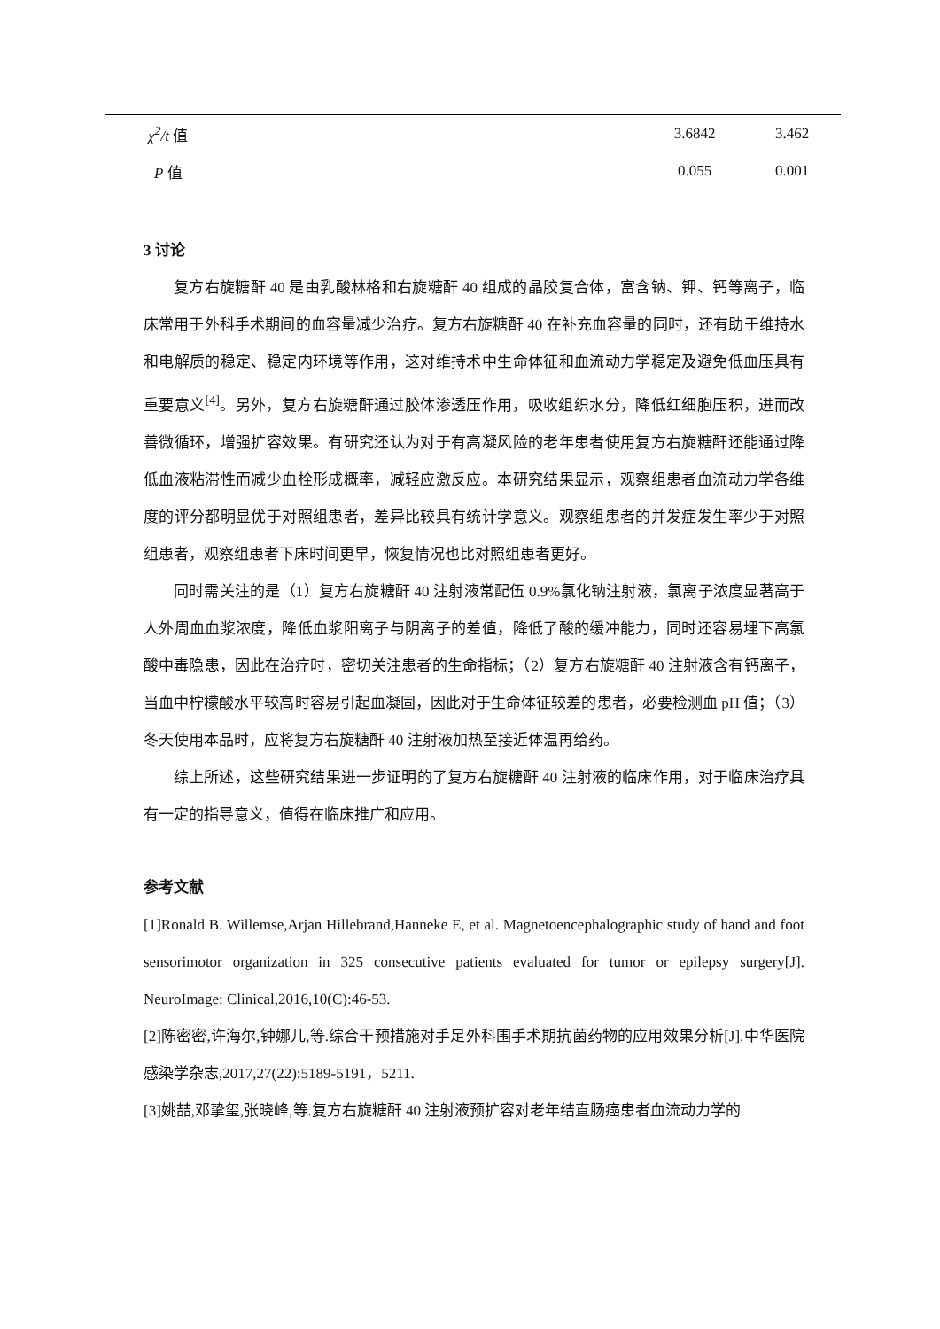| χ<sup>2</sup>/t 值 | 3.6842 | 3.462 |
| P 值 | 0.055 | 0.001 |
3 讨论
复方右旋糖酐 40 是由乳酸林格和右旋糖酐 40 组成的晶胶复合体，富含钠、钾、钙等离子，临床常用于外科手术期间的血容量减少治疗。复方右旋糖酐 40 在补充血容量的同时，还有助于维持水和电解质的稳定、稳定内环境等作用，这对维持术中生命体征和血流动力学稳定及避免低血压具有重要意义<sup>[4]</sup>。另外，复方右旋糖酐通过胶体渗透压作用，吸收组织水分，降低红细胞压积，进而改善微循环，增强扩容效果。有研究还认为对于有高凝风险的老年患者使用复方右旋糖酐还能通过降低血液粘滞性而减少血栓形成概率，减轻应激反应。本研究结果显示，观察组患者血流动力学各维度的评分都明显优于对照组患者，差异比较具有统计学意义。观察组患者的并发症发生率少于对照组患者，观察组患者下床时间更早，恢复情况也比对照组患者更好。
同时需关注的是（1）复方右旋糖酐 40 注射液常配伍 0.9%氯化钠注射液，氯离子浓度显著高于人外周血血浆浓度，降低血浆阳离子与阴离子的差值，降低了酸的缓冲能力，同时还容易埋下高氯酸中毒隐患，因此在治疗时，密切关注患者的生命指标；（2）复方右旋糖酐 40 注射液含有钙离子，当血中柠檬酸水平较高时容易引起血凝固，因此对于生命体征较差的患者，必要检测血 pH 值；（3）冬天使用本品时，应将复方右旋糖酐 40 注射液加热至接近体温再给药。
综上所述，这些研究结果进一步证明的了复方右旋糖酐 40 注射液的临床作用，对于临床治疗具有一定的指导意义，值得在临床推广和应用。
参考文献
[1]Ronald B. Willemse,Arjan Hillebrand,Hanneke E, et al. Magnetoencephalographic study of hand and foot sensorimotor organization in 325 consecutive patients evaluated for tumor or epilepsy surgery[J]. NeuroImage: Clinical,2016,10(C):46-53.
[2]陈密密,许海尔,钟娜儿,等.综合干预措施对手足外科围手术期抗菌药物的应用效果分析[J].中华医院感染学杂志,2017,27(22):5189-5191，5211.
[3]姚喆,邓挚玺,张晓峰,等.复方右旋糖酐 40 注射液预扩容对老年结直肠癌患者血流动力学的